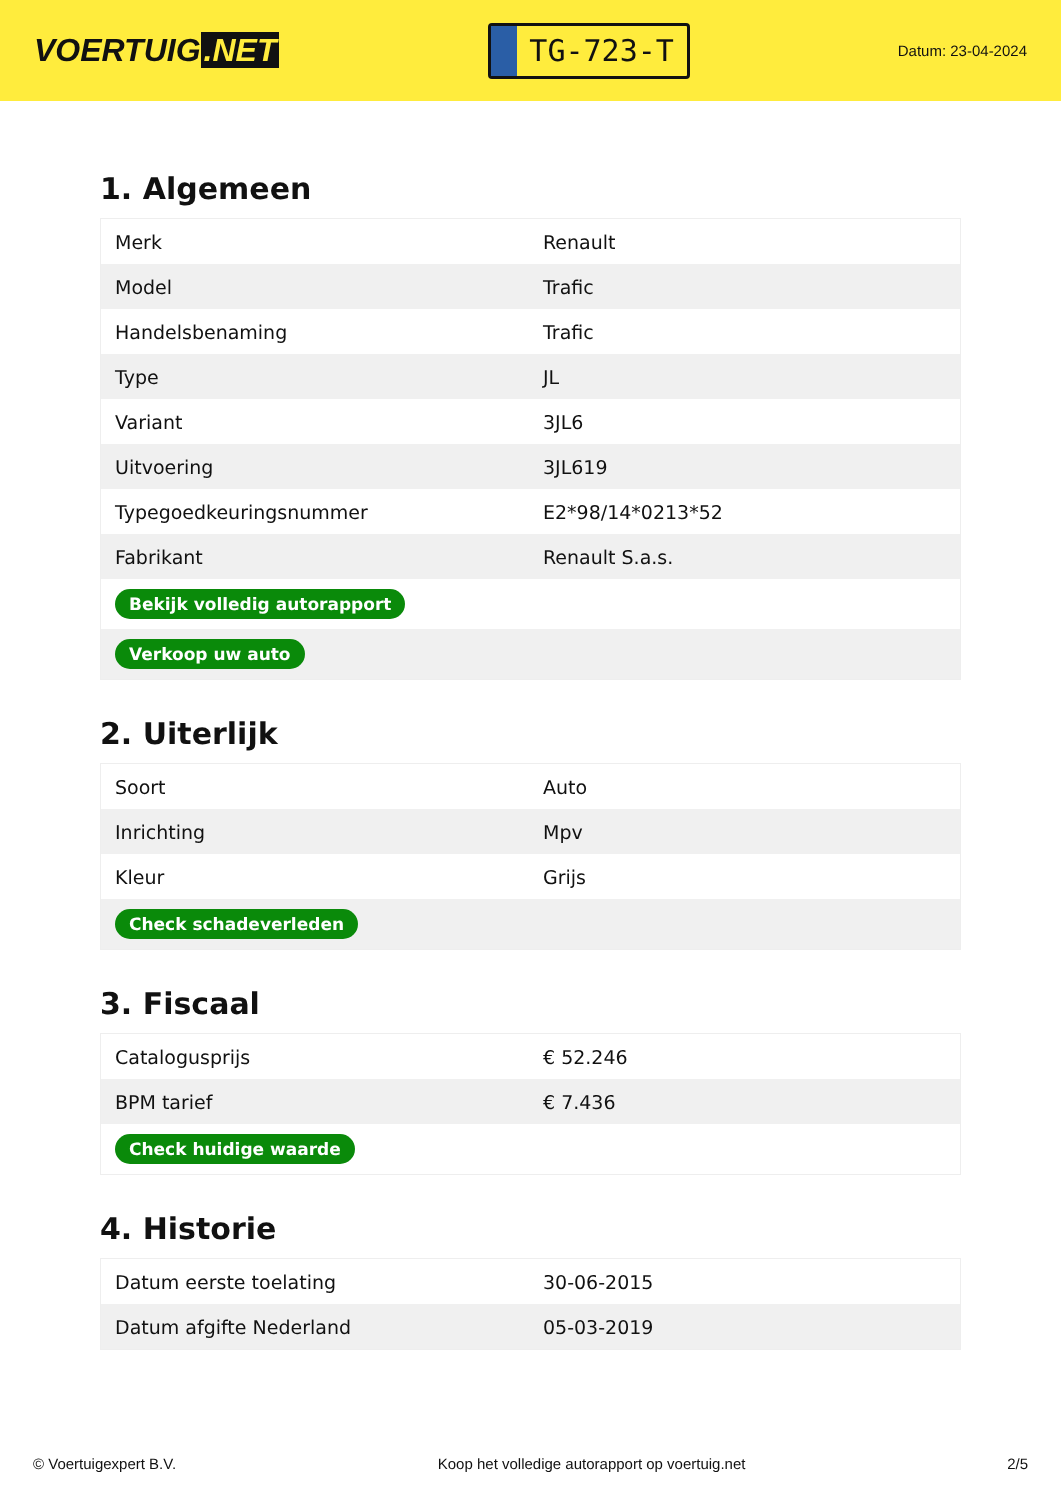VOERTUIG.NET
TG-723-T
Datum: 23-04-2024
1. Algemeen
| Merk | Renault |
| Model | Trafic |
| Handelsbenaming | Trafic |
| Type | JL |
| Variant | 3JL6 |
| Uitvoering | 3JL619 |
| Typegoedkeuringsnummer | E2*98/14*0213*52 |
| Fabrikant | Renault S.a.s. |
| Bekijk volledig autorapport | |
| Verkoop uw auto | |
2. Uiterlijk
| Soort | Auto |
| Inrichting | Mpv |
| Kleur | Grijs |
| Check schadeverleden | |
3. Fiscaal
| Catalogusprijs | € 52.246 |
| BPM tarief | € 7.436 |
| Check huidige waarde | |
4. Historie
| Datum eerste toelating | 30-06-2015 |
| Datum afgifte Nederland | 05-03-2019 |
© Voertuigexpert B.V. Koop het volledige autorapport op voertuig.net 2/5